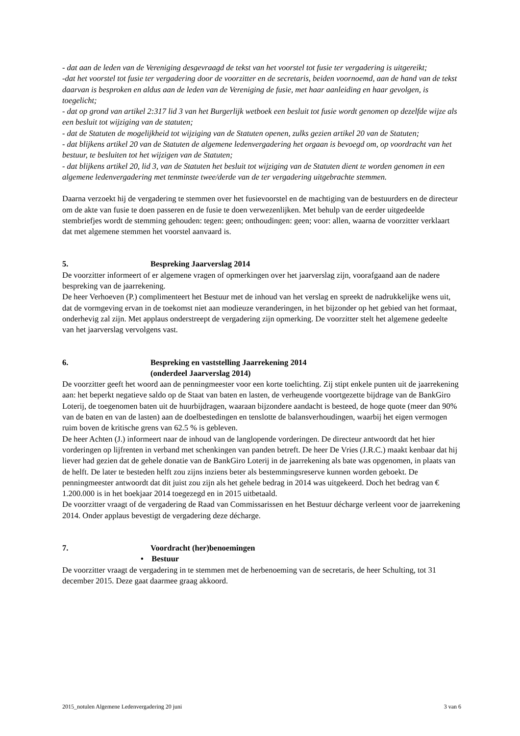- dat aan de leden van de Vereniging desgevraagd de tekst van het voorstel tot fusie ter vergadering is uitgereikt;
-dat het voorstel tot fusie ter vergadering door de voorzitter en de secretaris, beiden voornoemd, aan de hand van de tekst daarvan is besproken en aldus aan de leden van de Vereniging de fusie, met haar aanleiding en haar gevolgen, is toegelicht;
- dat op grond van artikel 2:317 lid 3 van het Burgerlijk wetboek een besluit tot fusie wordt genomen op dezelfde wijze als een besluit tot wijziging van de statuten;
- dat de Statuten de mogelijkheid tot wijziging van de Statuten openen, zulks gezien artikel 20 van de Statuten;
- dat blijkens artikel 20 van de Statuten de algemene ledenvergadering het orgaan is bevoegd om, op voordracht van het bestuur, te besluiten tot het wijzigen van de Statuten;
- dat blijkens artikel 20, lid 3, van de Statuten het besluit tot wijziging van de Statuten dient te worden genomen in een algemene ledenvergadering met tenminste twee/derde van de ter vergadering uitgebrachte stemmen.
Daarna verzoekt hij de vergadering te stemmen over het fusievoorstel en de machtiging van de bestuurders en de directeur om de akte van fusie te doen passeren en de fusie te doen verwezenlijken. Met behulp van de eerder uitgedeelde stembriefjes wordt de stemming gehouden: tegen: geen; onthoudingen: geen; voor: allen, waarna de voorzitter verklaart dat met algemene stemmen het voorstel aanvaard is.
5. Bespreking Jaarverslag 2014
De voorzitter informeert of er algemene vragen of opmerkingen over het jaarverslag zijn, voorafgaand aan de nadere bespreking van de jaarrekening.
De heer Verhoeven (P.) complimenteert het Bestuur met de inhoud van het verslag en spreekt de nadrukkelijke wens uit, dat de vormgeving ervan in de toekomst niet aan modieuze veranderingen, in het bijzonder op het gebied van het formaat, onderhevig zal zijn. Met applaus onderstreept de vergadering zijn opmerking. De voorzitter stelt het algemene gedeelte van het jaarverslag vervolgens vast.
6. Bespreking en vaststelling Jaarrekening 2014
(onderdeel Jaarverslag 2014)
De voorzitter geeft het woord aan de penningmeester voor een korte toelichting. Zij stipt enkele punten uit de jaarrekening aan: het beperkt negatieve saldo op de Staat van baten en lasten, de verheugende voortgezette bijdrage van de BankGiro Loterij, de toegenomen baten uit de huurbijdragen, waaraan bijzondere aandacht is besteed, de hoge quote (meer dan 90% van de baten en van de lasten) aan de doelbestedingen en tenslotte de balansverhoudingen, waarbij het eigen vermogen ruim boven de kritische grens van 62.5 % is gebleven.
De heer Achten (J.) informeert naar de inhoud van de langlopende vorderingen. De directeur antwoordt dat het hier vorderingen op lijfrenten in verband met schenkingen van panden betreft. De heer De Vries (J.R.C.) maakt kenbaar dat hij liever had gezien dat de gehele donatie van de BankGiro Loterij in de jaarrekening als bate was opgenomen, in plaats van de helft. De later te besteden helft zou zijns inziens beter als bestemmingsreserve kunnen worden geboekt. De penningmeester antwoordt dat dit juist zou zijn als het gehele bedrag in 2014 was uitgekeerd. Doch het bedrag van € 1.200.000 is in het boekjaar 2014 toegezegd en in 2015 uitbetaald.
De voorzitter vraagt of de vergadering de Raad van Commissarissen en het Bestuur décharge verleent voor de jaarrekening 2014. Onder applaus bevestigt de vergadering deze décharge.
7. Voordracht (her)benoemingen
• Bestuur
De voorzitter vraagt de vergadering in te stemmen met de herbenoeming van de secretaris, de heer Schulting, tot 31 december 2015. Deze gaat daarmee graag akkoord.
2015_notulen Algemene Ledenvergadering 20 juni 3 van 6